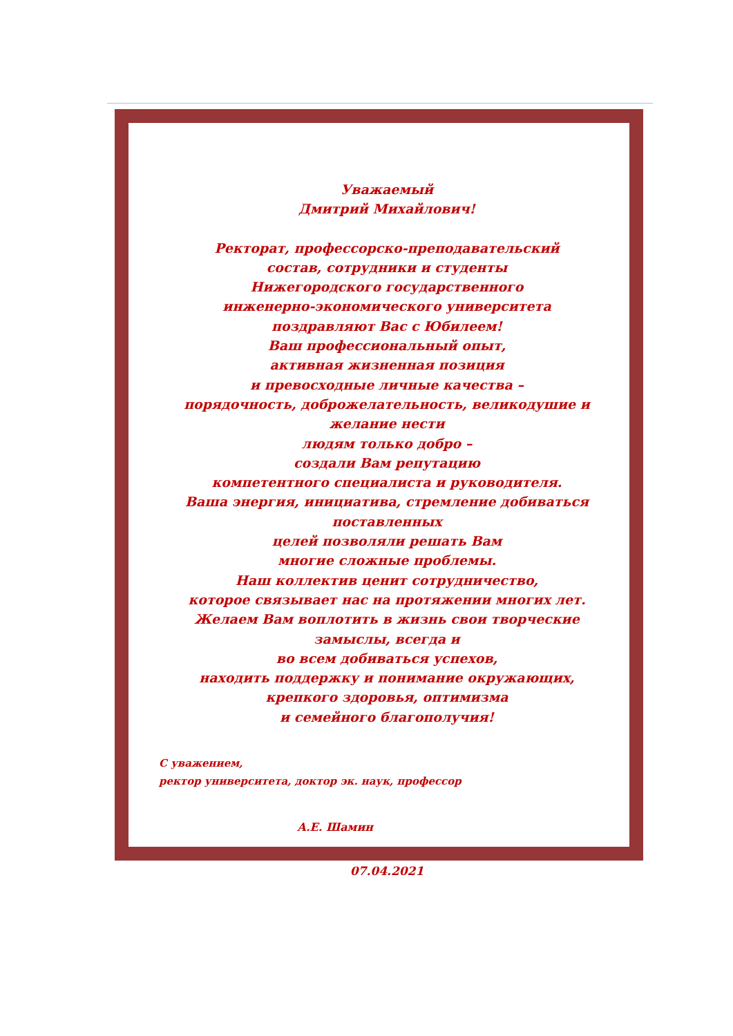Уважаемый
Дмитрий Михайлович!
Ректорат, профессорско-преподавательский
состав, сотрудники и студенты
Нижегородского государственного
инженерно-экономического университета
поздравляют Вас с Юбилеем!
Ваш профессиональный опыт,
активная жизненная позиция
и превосходные личные качества –
порядочность, доброжелательность, великодушие и желание нести
людям только добро –
создали Вам репутацию
компетентного специалиста и руководителя.
Ваша энергия, инициатива, стремление добиваться поставленных
целей позволяли решать Вам
многие сложные проблемы.
Наш коллектив ценит сотрудничество,
которое связывает нас на протяжении многих лет.
Желаем Вам воплотить в жизнь свои творческие замыслы, всегда и
во всем добиваться успехов,
находить поддержку и понимание окружающих,
крепкого здоровья, оптимизма
и семейного благополучия!
С уважением,
ректор университета, доктор эк. наук, профессор
А.Е. Шамин
07.04.2021